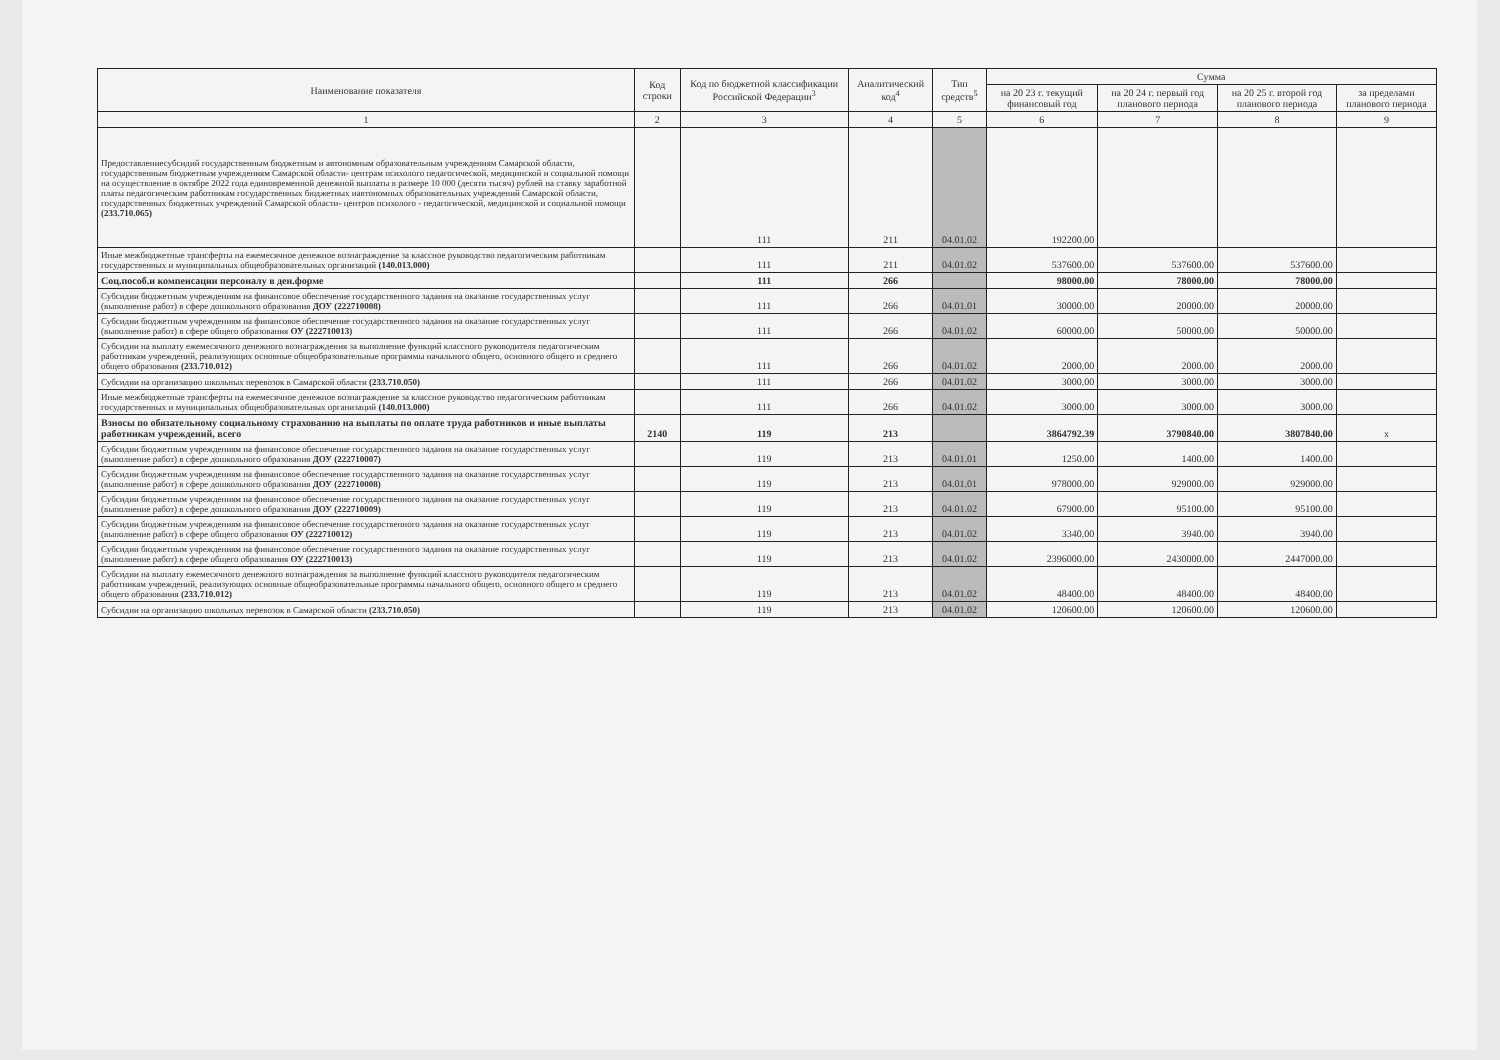| Наименование показателя | Код строки | Код по бюджетной классификации Российской Федерации<sup>3</sup> | Аналитический код<sup>4</sup> | Тип средств<sup>5</sup> | Сумма | | | |
| --- | --- | --- | --- | --- | --- | --- | --- | --- |
| | | | | | на 20 23 г. текущий финансовый год | на 20 24 г. первый год планового периода | на 20 25 г. второй год планового периода | за пределами планового периода |
| 1 | 2 | 3 | 4 | 5 | 6 | 7 | 8 | 9 |
| Предоставлениесубсидий государственным бюджетным и автономным образовательным учреждениям Самарской области, государственным бюджетным учреждениям Самарской области- центрам психолого педагогической, медицинской и социальной помощи на осуществление в октябре 2022 года единовременной денежной выплаты в размере 10 000 (десяти тысяч) рублей на ставку заработной платы педагогическим работникам государственных бюджетных иавтономных образовательных учреждений Самарской области, государственных бюджетных учреждений Самарской области- центров психолого - педагогической, медицинской и социальной помощи (233.710.065) | | 111 | 211 | 04.01.02 | 192200.00 | | | |
| Иные межбюджетные трансферты на ежемесячное денежное вознаграждение за классное руководство педагогическим работникам государственных и муниципальных общеобразовательных организаций (140.013.000) | | 111 | 211 | 04.01.02 | 537600.00 | 537600.00 | 537600.00 | |
| Соц.пособ.и компенсации персоналу в ден.форме | | 111 | 266 | | 98000.00 | 78000.00 | 78000.00 | |
| Субсидии бюджетным учреждениям на финансовое обеспечение государственного задания на оказание государственных услуг (выполнение работ) в сфере дошкольного образования ДОУ (222710008) | | 111 | 266 | 04.01.01 | 30000.00 | 20000.00 | 20000.00 | |
| Субсидии бюджетным учреждениям на финансовое обеспечение государственного задания на оказание государственных услуг (выполнение работ) в сфере общего образования ОУ (222710013) | | 111 | 266 | 04.01.02 | 60000.00 | 50000.00 | 50000.00 | |
| Субсидии на выплату ежемесячного денежного вознаграждения за выполнение функций классного руководителя педагогическим работникам учреждений, реализующих основные общеобразовательные программы начального общего, основного общего и среднего общего образования (233.710.012) | | 111 | 266 | 04.01.02 | 2000.00 | 2000.00 | 2000.00 | |
| Субсидии на организацию школьных перевозок в Самарской области (233.710.050) | | 111 | 266 | 04.01.02 | 3000.00 | 3000.00 | 3000.00 | |
| Иные межбюджетные трансферты на ежемесячное денежное вознаграждение за классное руководство педагогическим работникам государственных и муниципальных общеобразовательных организаций (140.013.000) | | 111 | 266 | 04.01.02 | 3000.00 | 3000.00 | 3000.00 | |
| Взносы по обязательному социальному страхованию на выплаты по оплате труда работников и иные выплаты работникам учреждений, всего | 2140 | 119 | 213 | | 3864792.39 | 3790840.00 | 3807840.00 | x |
| Субсидии бюджетным учреждениям на финансовое обеспечение государственного задания на оказание государственных услуг (выполнение работ) в сфере дошкольного образования ДОУ (222710007) | | 119 | 213 | 04.01.01 | 1250.00 | 1400.00 | 1400.00 | |
| Субсидии бюджетным учреждениям на финансовое обеспечение государственного задания на оказание государственных услуг (выполнение работ) в сфере дошкольного образования ДОУ (222710008) | | 119 | 213 | 04.01.01 | 978000.00 | 929000.00 | 929000.00 | |
| Субсидии бюджетным учреждениям на финансовое обеспечение государственного задания на оказание государственных услуг (выполнение работ) в сфере дошкольного образования ДОУ (222710009) | | 119 | 213 | 04.01.02 | 67900.00 | 95100.00 | 95100.00 | |
| Субсидии бюджетным учреждениям на финансовое обеспечение государственного задания на оказание государственных услуг (выполнение работ) в сфере общего образования ОУ (222710012) | | 119 | 213 | 04.01.02 | 3340.00 | 3940.00 | 3940.00 | |
| Субсидии бюджетным учреждениям на финансовое обеспечение государственного задания на оказание государственных услуг (выполнение работ) в сфере общего образования ОУ (222710013) | | 119 | 213 | 04.01.02 | 2396000.00 | 2430000.00 | 2447000.00 | |
| Субсидии на выплату ежемесячного денежного вознаграждения за выполнение функций классного руководителя педагогическим работникам учреждений, реализующих основные общеобразовательные программы начального общего, основного общего и среднего общего образования (233.710.012) | | 119 | 213 | 04.01.02 | 48400.00 | 48400.00 | 48400.00 | |
| Субсидии на организацию школьных перевозок в Самарской области (233.710.050) | | 119 | 213 | 04.01.02 | 120600.00 | 120600.00 | 120600.00 | |